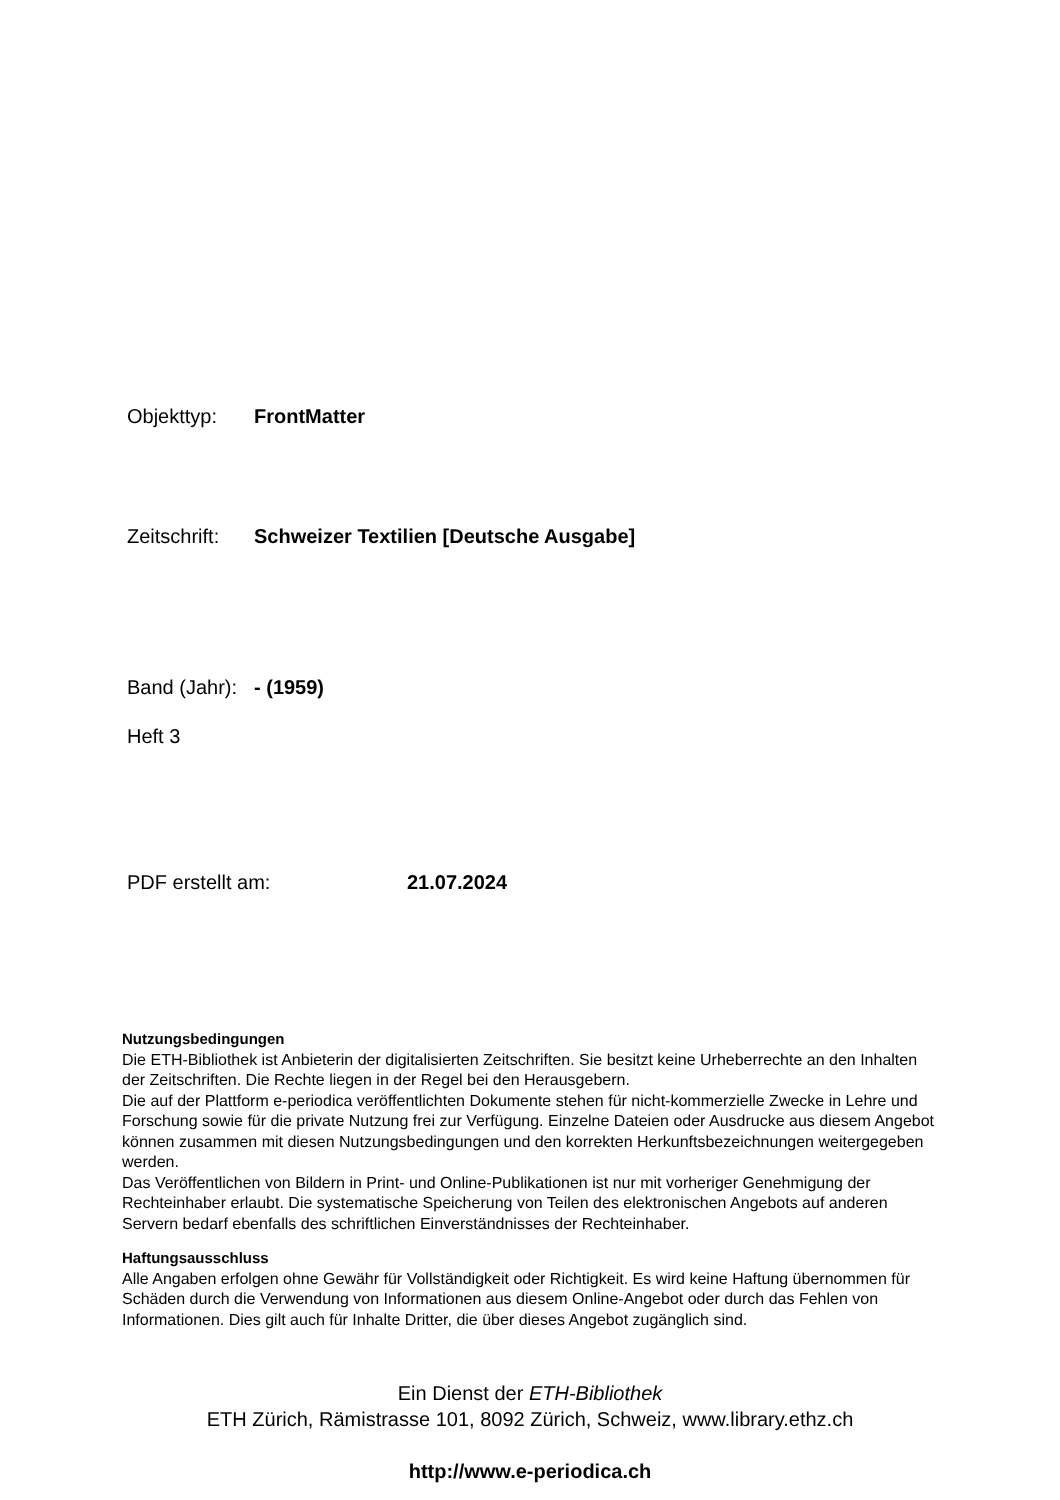Objekttyp: FrontMatter
Zeitschrift: Schweizer Textilien [Deutsche Ausgabe]
Band (Jahr): - (1959)
Heft 3
PDF erstellt am: 21.07.2024
Nutzungsbedingungen
Die ETH-Bibliothek ist Anbieterin der digitalisierten Zeitschriften. Sie besitzt keine Urheberrechte an den Inhalten der Zeitschriften. Die Rechte liegen in der Regel bei den Herausgebern.
Die auf der Plattform e-periodica veröffentlichten Dokumente stehen für nicht-kommerzielle Zwecke in Lehre und Forschung sowie für die private Nutzung frei zur Verfügung. Einzelne Dateien oder Ausdrucke aus diesem Angebot können zusammen mit diesen Nutzungsbedingungen und den korrekten Herkunftsbezeichnungen weitergegeben werden.
Das Veröffentlichen von Bildern in Print- und Online-Publikationen ist nur mit vorheriger Genehmigung der Rechteinhaber erlaubt. Die systematische Speicherung von Teilen des elektronischen Angebots auf anderen Servern bedarf ebenfalls des schriftlichen Einverständnisses der Rechteinhaber.
Haftungsausschluss
Alle Angaben erfolgen ohne Gewähr für Vollständigkeit oder Richtigkeit. Es wird keine Haftung übernommen für Schäden durch die Verwendung von Informationen aus diesem Online-Angebot oder durch das Fehlen von Informationen. Dies gilt auch für Inhalte Dritter, die über dieses Angebot zugänglich sind.
Ein Dienst der ETH-Bibliothek
ETH Zürich, Rämistrasse 101, 8092 Zürich, Schweiz, www.library.ethz.ch
http://www.e-periodica.ch